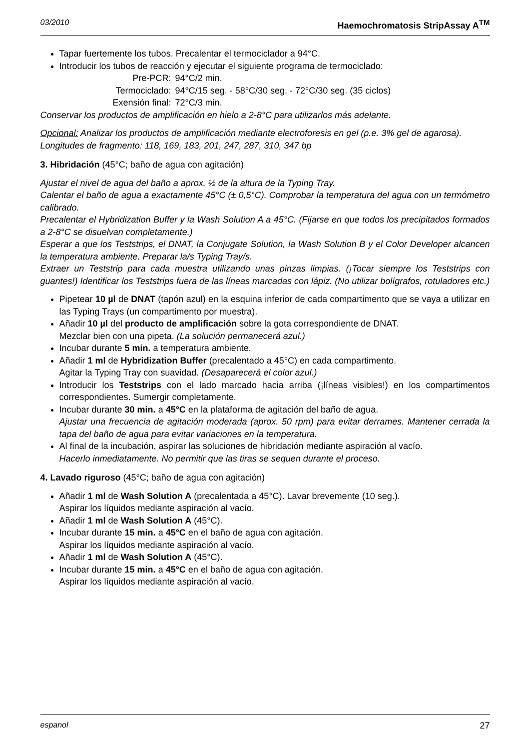03/2010 Haemochromatosis StripAssay A<sup>TM</sup>
Tapar fuertemente los tubos. Precalentar el termociclador a 94°C.
Introducir los tubos de reacción y ejecutar el siguiente programa de termociclado:
Pre-PCR: 94°C/2 min.
Termociclado: 94°C/15 seg. - 58°C/30 seg. - 72°C/30 seg. (35 ciclos)
Exensión final: 72°C/3 min.
Conservar los productos de amplificación en hielo a 2-8°C para utilizarlos más adelante.
Opcional: Analizar los productos de amplificación mediante electroforesis en gel (p.e. 3% gel de agarosa).
Longitudes de fragmento: 118, 169, 183, 201, 247, 287, 310, 347 bp
3. Hibridación (45°C; baño de agua con agitación)
Ajustar el nivel de agua del baño a aprox. ½ de la altura de la Typing Tray.
Calentar el baño de agua a exactamente 45°C (± 0,5°C). Comprobar la temperatura del agua con un termómetro calibrado.
Precalentar el Hybridization Buffer y la Wash Solution A a 45°C. (Fijarse en que todos los precipitados formados a 2-8°C se disuelvan completamente.)
Esperar a que los Teststrips, el DNAT, la Conjugate Solution, la Wash Solution B y el Color Developer alcancen la temperatura ambiente. Preparar la/s Typing Tray/s.
Extraer un Teststrip para cada muestra utilizando unas pinzas limpias. (¡Tocar siempre los Teststrips con guantes!) Identificar los Teststrips fuera de las líneas marcadas con lápiz. (No utilizar bolígrafos, rotuladores etc.)
Pipetear 10 µl de DNAT (tapón azul) en la esquina inferior de cada compartimento que se vaya a utilizar en las Typing Trays (un compartimento por muestra).
Añadir 10 µl del producto de amplificación sobre la gota correspondiente de DNAT.
Mezclar bien con una pipeta. (La solución permanecerá azul.)
Incubar durante 5 min. a temperatura ambiente.
Añadir 1 ml de Hybridization Buffer (precalentado a 45°C) en cada compartimento.
Agitar la Typing Tray con suavidad. (Desaparecerá el color azul.)
Introducir los Teststrips con el lado marcado hacia arriba (¡líneas visibles!) en los compartimentos correspondientes. Sumergir completamente.
Incubar durante 30 min. a 45°C en la plataforma de agitación del baño de agua.
Ajustar una frecuencia de agitación moderada (aprox. 50 rpm) para evitar derrames. Mantener cerrada la tapa del baño de agua para evitar variaciones en la temperatura.
Al final de la incubación, aspirar las soluciones de hibridación mediante aspiración al vacío.
Hacerlo inmediatamente. No permitir que las tiras se sequen durante el proceso.
4. Lavado riguroso (45°C; baño de agua con agitación)
Añadir 1 ml de Wash Solution A (precalentada a 45°C). Lavar brevemente (10 seg.).
Aspirar los líquidos mediante aspiración al vacío.
Añadir 1 ml de Wash Solution A (45°C).
Incubar durante 15 min. a 45°C en el baño de agua con agitación.
Aspirar los líquidos mediante aspiración al vacío.
Añadir 1 ml de Wash Solution A (45°C).
Incubar durante 15 min. a 45°C en el baño de agua con agitación.
Aspirar los líquidos mediante aspiración al vacío.
espanol 27